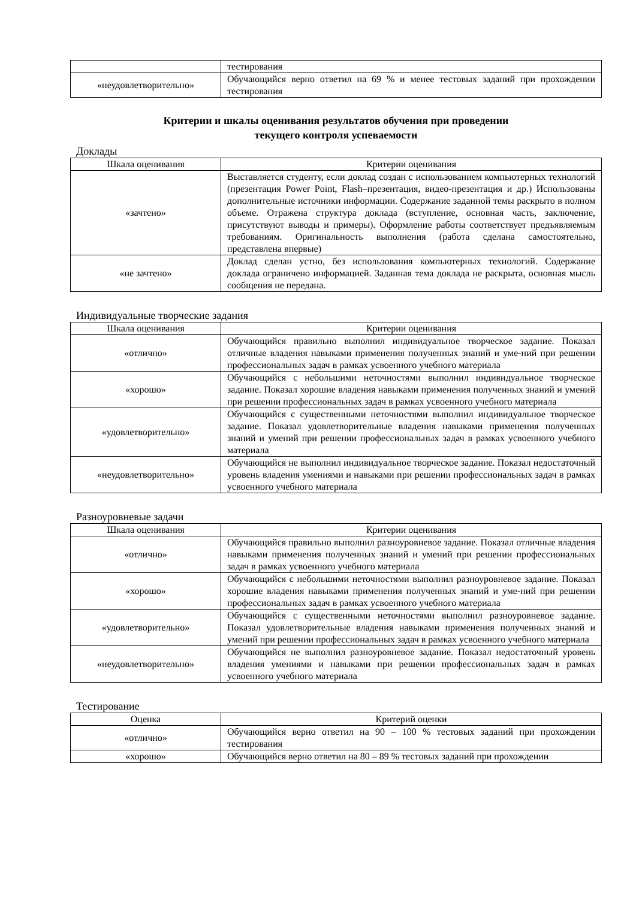| | тестирования |
| «неудовлетворительно» | Обучающийся верно ответил на 69 % и менее тестовых заданий при прохождении тестирования |
Критерии и шкалы оценивания результатов обучения при проведении
текущего контроля успеваемости
Доклады
| Шкала оценивания | Критерии оценивания |
| --- | --- |
| «зачтено» | Выставляется студенту, если доклад создан с использованием компьютерных технологий (презентация Power Point, Flash–презентация, видео-презентация и др.) Использованы дополнительные источники информации. Содержание заданной темы раскрыто в полном объеме. Отражена структура доклада (вступление, основная часть, заключение, присутствуют выводы и примеры). Оформление работы соответствует предъявляемым требованиям. Оригинальность выполнения (работа сделана самостоятельно, представлена впервые) |
| «не зачтено» | Доклад сделан устно, без использования компьютерных технологий. Содержание доклада ограничено информацией. Заданная тема доклада не раскрыта, основная мысль сообщения не передана. |
Индивидуальные творческие задания
| Шкала оценивания | Критерии оценивания |
| --- | --- |
| «отлично» | Обучающийся правильно выполнил индивидуальное творческое задание. Показал отличные владения навыками применения полученных знаний и уме-ний при решении профессиональных задач в рамках усвоенного учебного материала |
| «хорошо» | Обучающийся с небольшими неточностями выполнил индивидуальное творческое задание. Показал хорошие владения навыками применения полученных знаний и умений при решении профессиональных задач в рамках усвоенного учебного материала |
| «удовлетворительно» | Обучающийся с существенными неточностями выполнил индивидуальное творческое задание. Показал удовлетворительные владения навыками применения полученных знаний и умений при решении профессиональных задач в рамках усвоенного учебного материала |
| «неудовлетворительно» | Обучающийся не выполнил индивидуальное творческое задание. Показал недостаточный уровень владения умениями и навыками при решении профессиональных задач в рамках усвоенного учебного материала |
Разноуровневые задачи
| Шкала оценивания | Критерии оценивания |
| --- | --- |
| «отлично» | Обучающийся правильно выполнил разноуровневое задание. Показал отличные владения навыками применения полученных знаний и умений при решении профессиональных задач в рамках усвоенного учебного материала |
| «хорошо» | Обучающийся с небольшими неточностями выполнил разноуровневое задание. Показал хорошие владения навыками применения полученных знаний и уме-ний при решении профессиональных задач в рамках усвоенного учебного материала |
| «удовлетворительно» | Обучающийся с существенными неточностями выполнил разноуровневое задание. Показал удовлетворительные владения навыками применения полученных знаний и умений при решении профессиональных задач в рамках усвоенного учебного материала |
| «неудовлетворительно» | Обучающийся не выполнил разноуровневое задание. Показал недостаточный уровень владения умениями и навыками при решении профессиональных задач в рамках усвоенного учебного материала |
Тестирование
| Оценка | Критерий оценки |
| --- | --- |
| «отлично» | Обучающийся верно ответил на 90 – 100 % тестовых заданий при прохождении тестирования |
| «хорошо» | Обучающийся верно ответил на 80 – 89 % тестовых заданий при прохождении |